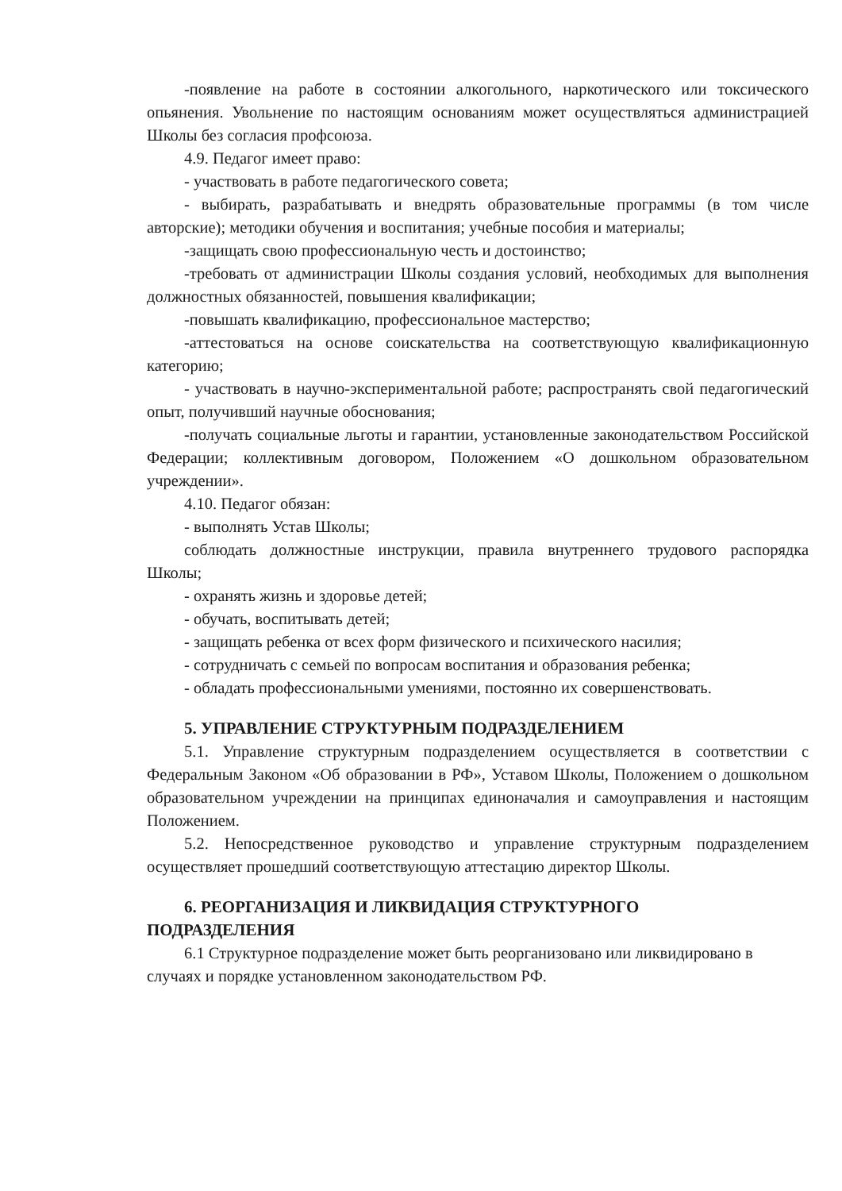-появление на работе в состоянии алкогольного, наркотического или токсического опьянения. Увольнение по настоящим основаниям может осуществляться администрацией Школы без согласия профсоюза.
4.9. Педагог имеет право:
- участвовать в работе педагогического совета;
- выбирать, разрабатывать и внедрять образовательные программы (в том числе авторские); методики обучения и воспитания; учебные пособия и материалы;
-защищать свою профессиональную честь и достоинство;
-требовать от администрации Школы создания условий, необходимых для выполнения должностных обязанностей, повышения квалификации;
-повышать квалификацию, профессиональное мастерство;
-аттестоваться на основе соискательства на соответствующую квалификационную категорию;
- участвовать в научно-экспериментальной работе; распространять свой педагогический опыт, получивший научные обоснования;
-получать социальные льготы и гарантии, установленные законодательством Российской Федерации; коллективным договором, Положением «О дошкольном образовательном учреждении».
4.10. Педагог обязан:
- выполнять Устав Школы;
соблюдать должностные инструкции, правила внутреннего трудового распорядка Школы;
- охранять жизнь и здоровье детей;
- обучать, воспитывать детей;
- защищать ребенка от всех форм физического и психического насилия;
- сотрудничать с семьей по вопросам воспитания и образования ребенка;
- обладать профессиональными умениями, постоянно их совершенствовать.
5. УПРАВЛЕНИЕ СТРУКТУРНЫМ ПОДРАЗДЕЛЕНИЕМ
5.1. Управление структурным подразделением осуществляется в соответствии с Федеральным Законом «Об образовании в РФ», Уставом Школы, Положением о дошкольном образовательном учреждении на принципах единоначалия и самоуправления и настоящим Положением.
5.2. Непосредственное руководство и управление структурным подразделением осуществляет прошедший соответствующую аттестацию директор Школы.
6. РЕОРГАНИЗАЦИЯ И ЛИКВИДАЦИЯ СТРУКТУРНОГО
ПОДРАЗДЕЛЕНИЯ
6.1 Структурное подразделение может быть реорганизовано или ликвидировано в случаях и порядке установленном законодательством РФ.